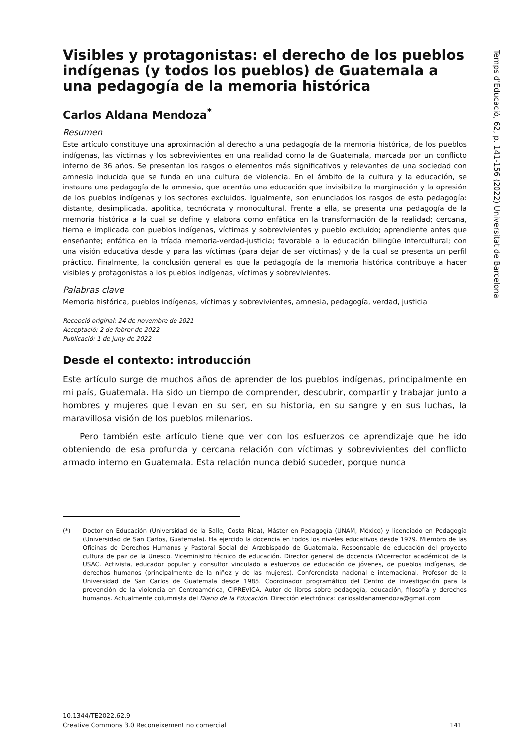Visibles y protagonistas: el derecho de los pueblos indígenas (y todos los pueblos) de Guatemala a una pedagogía de la memoria histórica
Carlos Aldana Mendoza<sup>*</sup>
Resumen
Este artículo constituye una aproximación al derecho a una pedagogía de la memoria histórica, de los pueblos indígenas, las víctimas y los sobrevivientes en una realidad como la de Guatemala, marcada por un conflicto interno de 36 años. Se presentan los rasgos o elementos más significativos y relevantes de una sociedad con amnesia inducida que se funda en una cultura de violencia. En el ámbito de la cultura y la educación, se instaura una pedagogía de la amnesia, que acentúa una educación que invisibiliza la marginación y la opresión de los pueblos indígenas y los sectores excluidos. Igualmente, son enunciados los rasgos de esta pedagogía: distante, desimplicada, apolítica, tecnócrata y monocultural. Frente a ella, se presenta una pedagogía de la memoria histórica a la cual se define y elabora como enfática en la transformación de la realidad; cercana, tierna e implicada con pueblos indígenas, víctimas y sobrevivientes y pueblo excluido; aprendiente antes que enseñante; enfática en la tríada memoria-verdad-justicia; favorable a la educación bilingüe intercultural; con una visión educativa desde y para las víctimas (para dejar de ser víctimas) y de la cual se presenta un perfil práctico. Finalmente, la conclusión general es que la pedagogía de la memoria histórica contribuye a hacer visibles y protagonistas a los pueblos indígenas, víctimas y sobrevivientes.
Palabras clave
Memoria histórica, pueblos indígenas, víctimas y sobrevivientes, amnesia, pedagogía, verdad, justicia
Recepció original: 24 de novembre de 2021
Acceptació: 2 de febrer de 2022
Publicació: 1 de juny de 2022
Desde el contexto: introducción
Este artículo surge de muchos años de aprender de los pueblos indígenas, principalmente en mi país, Guatemala. Ha sido un tiempo de comprender, descubrir, compartir y trabajar junto a hombres y mujeres que llevan en su ser, en su historia, en su sangre y en sus luchas, la maravillosa visión de los pueblos milenarios.
Pero también este artículo tiene que ver con los esfuerzos de aprendizaje que he ido obteniendo de esa profunda y cercana relación con víctimas y sobrevivientes del conflicto armado interno en Guatemala. Esta relación nunca debió suceder, porque nunca
(*) Doctor en Educación (Universidad de la Salle, Costa Rica), Máster en Pedagogía (UNAM, México) y licenciado en Pedagogía (Universidad de San Carlos, Guatemala). Ha ejercido la docencia en todos los niveles educativos desde 1979. Miembro de las Oficinas de Derechos Humanos y Pastoral Social del Arzobispado de Guatemala. Responsable de educación del proyecto cultura de paz de la Unesco. Viceministro técnico de educación. Director general de docencia (Vicerrector académico) de la USAC. Activista, educador popular y consultor vinculado a esfuerzos de educación de jóvenes, de pueblos indígenas, de derechos humanos (principalmente de la niñez y de las mujeres). Conferencista nacional e internacional. Profesor de la Universidad de San Carlos de Guatemala desde 1985. Coordinador programático del Centro de investigación para la prevención de la violencia en Centroamérica, CIPREVICA. Autor de libros sobre pedagogía, educación, filosofía y derechos humanos. Actualmente columnista del Diario de la Educación. Dirección electrónica: carlosaldanamendoza@gmail.com
10.1344/TE2022.62.9
Creative Commons 3.0 Reconeixement no comercial 141
Temps d'Educació, 62, p. 141-156 (2022) Universitat de Barcelona